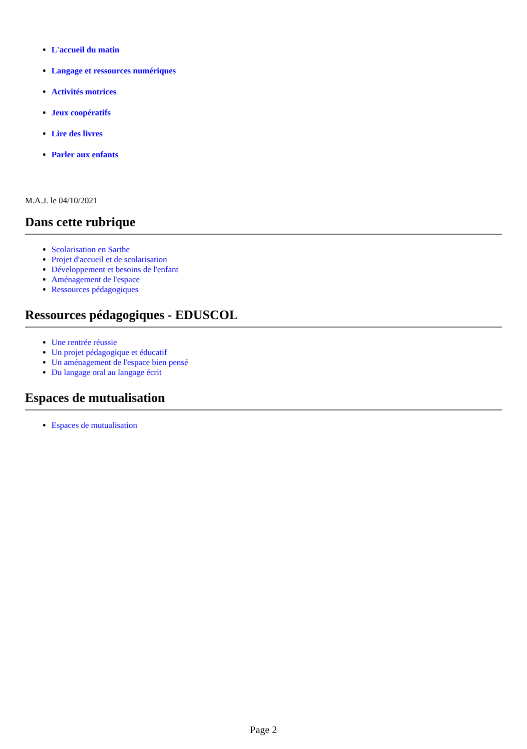L'accueil du matin
Langage et ressources numériques
Activités motrices
Jeux coopératifs
Lire des livres
Parler aux enfants
M.A.J. le 04/10/2021
Dans cette rubrique
Scolarisation en Sarthe
Projet d'accueil et de scolarisation
Développement et besoins de l'enfant
Aménagement de l'espace
Ressources pédagogiques
Ressources pédagogiques - EDUSCOL
Une rentrée réussie
Un projet pédagogique et éducatif
Un aménagement de l'espace bien pensé
Du langage oral au langage écrit
Espaces de mutualisation
Espaces de mutualisation
Page 2